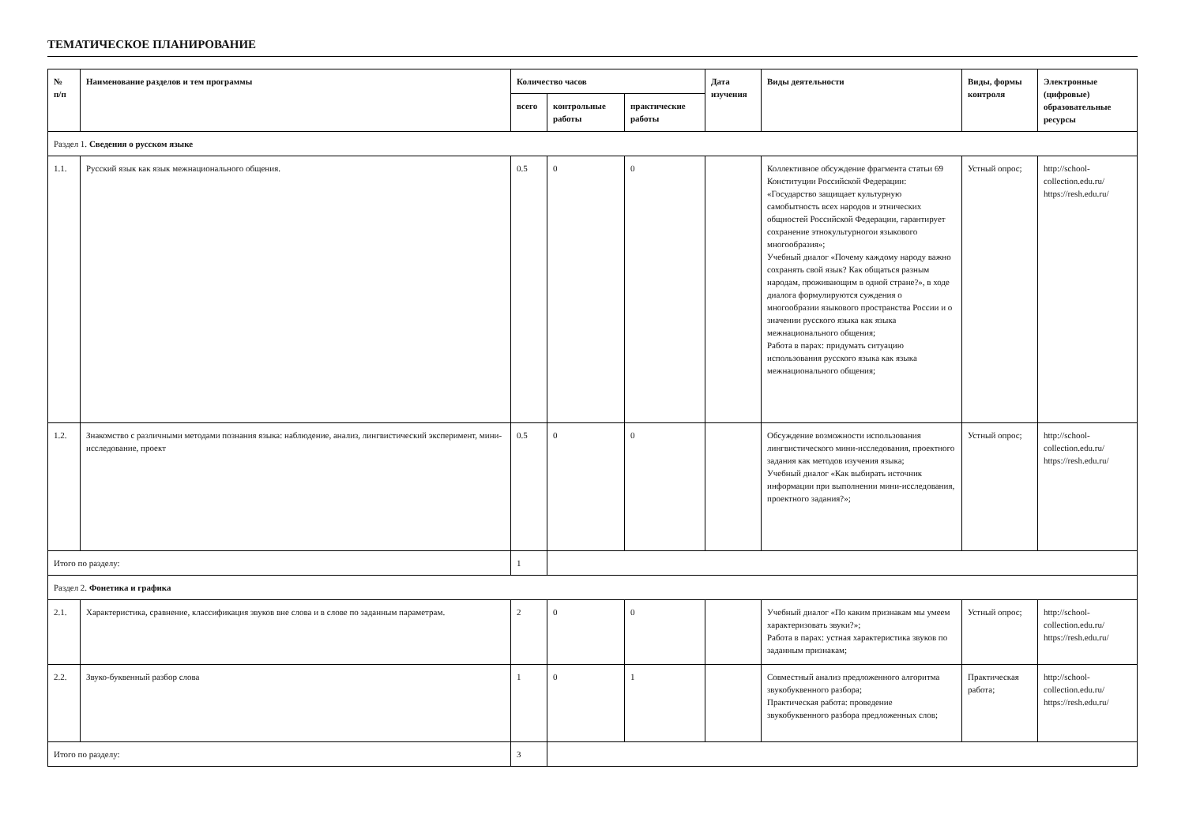ТЕМАТИЧЕСКОЕ ПЛАНИРОВАНИЕ
| № п/п | Наименование разделов и тем программы | Количество часов | | | Дата изучения | Виды деятельности | Виды, формы контроля | Электронные (цифровые) образовательные ресурсы |
| --- | --- | --- | --- | --- | --- | --- | --- | --- |
| | | всего | контрольные работы | практические работы | | | | |
| Раздел 1. Сведения о русском языке | | | | | | | | |
| 1.1. | Русский язык как язык межнационального общения. | 0.5 | 0 | 0 | | Коллективное обсуждение фрагмента статьи 69 Конституции Российской Федерации: «Государство защищает культурную самобытность всех народов и этнических общностей Российской Федерации, гарантирует сохранение этнокультурногои языкового многообразия»; Учебный диалог «Почему каждому народу важно сохранять свой язык? Как общаться разным народам, проживающим в одной стране?», в ходе диалога формулируются суждения о многообразии языкового пространства России и о значении русского языка как языка межнационального общения; Работа в парах: придумать ситуацию использования русского языка как языка межнационального общения; | Устный опрос; | http://school-collection.edu.ru/ https://resh.edu.ru/ |
| 1.2. | Знакомство с различными методами познания языка: наблюдение, анализ, лингвистический эксперимент, мини-исследование, проект | 0.5 | 0 | 0 | | Обсуждение возможности использования лингвистического мини-исследования, проектного задания как методов изучения языка; Учебный диалог «Как выбирать источник информации при выполнении мини-исследования, проектного задания?»; | Устный опрос; | http://school-collection.edu.ru/ https://resh.edu.ru/ |
| Итого по разделу: | | 1 | | | | | | |
| Раздел 2. Фонетика и графика | | | | | | | | |
| 2.1. | Характеристика, сравнение, классификация звуков вне слова и в слове по заданным параметрам. | 2 | 0 | 0 | | Учебный диалог «По каким признакам мы умеем характеризовать звуки?»; Работа в парах: устная характеристика звуков по заданным признакам; | Устный опрос; | http://school-collection.edu.ru/ https://resh.edu.ru/ |
| 2.2. | Звуко-буквенный разбор слова | 1 | 0 | 1 | | Совместный анализ предложенного алгоритма звукобуквенного разбора; Практическая работа: проведение звукобуквенного разбора предложенных слов; | Практическая работа; | http://school-collection.edu.ru/ https://resh.edu.ru/ |
| Итого по разделу: | | 3 | | | | | | |